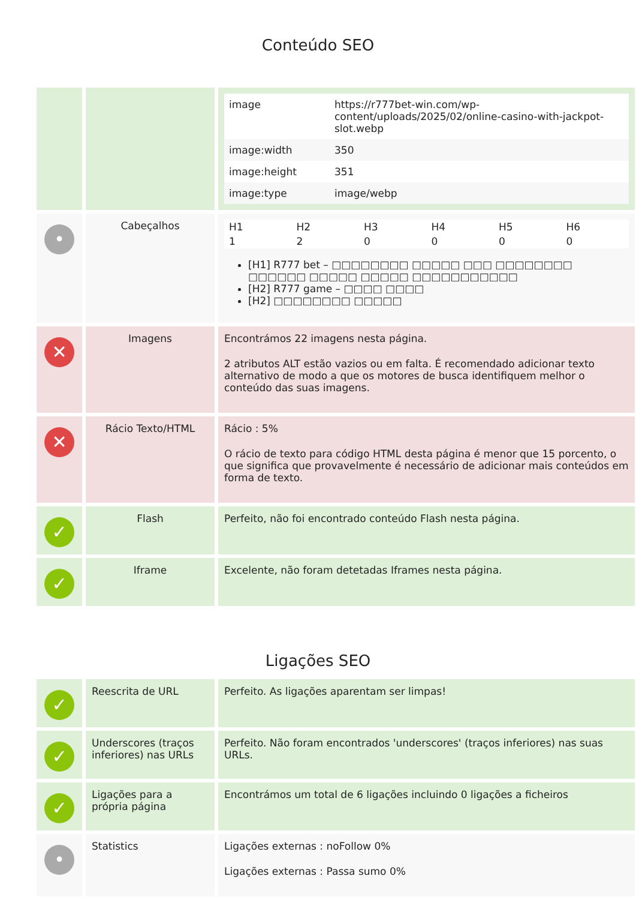Conteúdo SEO
| | | / image / https://r777bet-win.com/wp-content/uploads/2025/02/online-casino-with-jackpot-slot.webp / / image:width / 350 / / image:height / 351 / / image:type / image/webp / |
| • | Cabeçalhos | / H1 / H2 / H3 / H4 / H5 / H6 / / 1 / 2 / 0 / 0 / 0 / 0 / [H1] R777 bet – □□□□□□□□ □□□□□ □□□ □□□□□□□□ □□□□□□ □□□□□ □□□□□ □□□□□□□□□□□ [H2] R777 game – □□□□ □□□□ [H2] □□□□□□□□ □□□□□ |
| ✕ | Imagens | Encontrámos 22 imagens nesta página. 2 atributos ALT estão vazios ou em falta. É recomendado adicionar texto alternativo de modo a que os motores de busca identifiquem melhor o conteúdo das suas imagens. |
| ✕ | Rácio Texto/HTML | Rácio : 5% O rácio de texto para código HTML desta página é menor que 15 porcento, o que significa que provavelmente é necessário de adicionar mais conteúdos em forma de texto. |
| ✓ | Flash | Perfeito, não foi encontrado conteúdo Flash nesta página. |
| ✓ | Iframe | Excelente, não foram detetadas Iframes nesta página. |
Ligações SEO
| ✓ | Reescrita de URL | Perfeito. As ligações aparentam ser limpas! |
| ✓ | Underscores (traços inferiores) nas URLs | Perfeito. Não foram encontrados 'underscores' (traços inferiores) nas suas URLs. |
| ✓ | Ligações para a própria página | Encontrámos um total de 6 ligações incluindo 0 ligações a ficheiros |
| • | Statistics | Ligações externas : noFollow 0% Ligações externas : Passa sumo 0% |